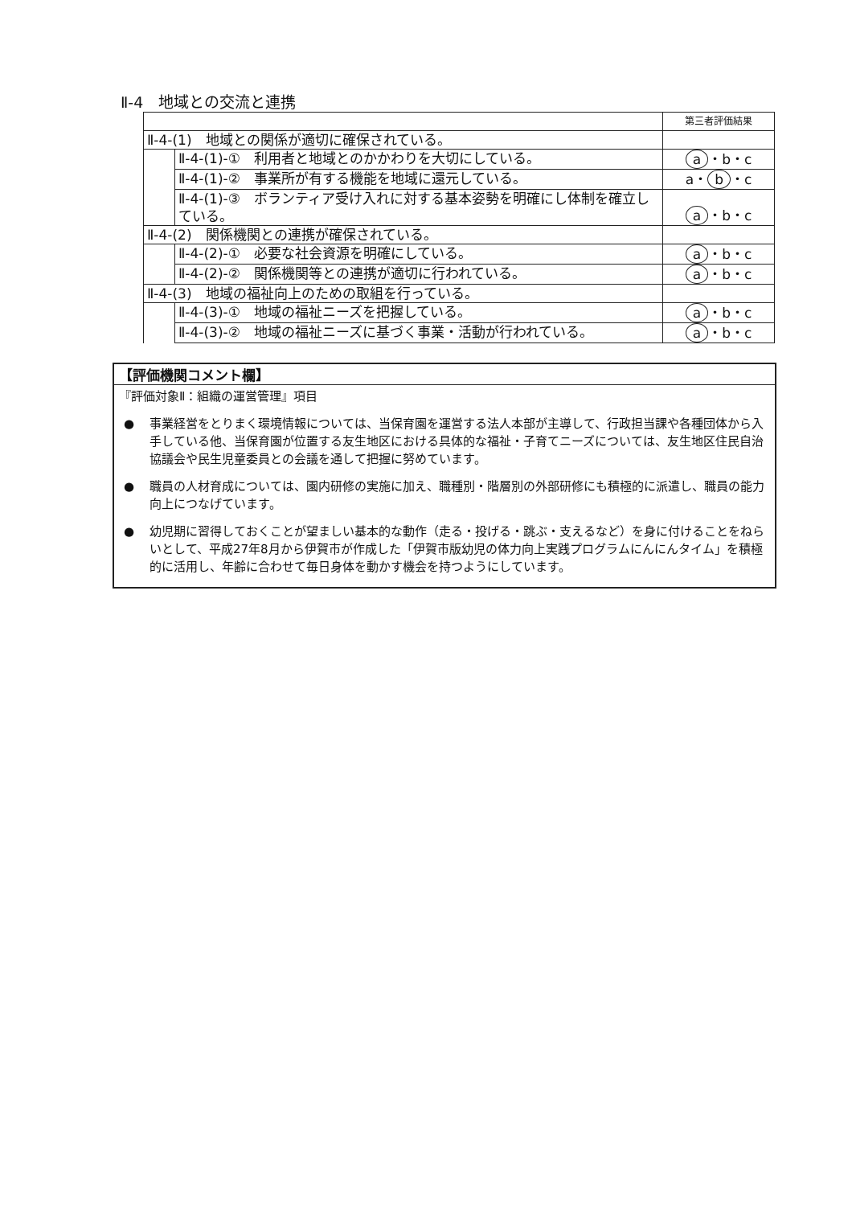Ⅱ-4　地域との交流と連携
| | | 第三者評価結果 |
| Ⅱ-4-(1) 地域との関係が適切に確保されている。 | | |
| | Ⅱ-4-(1)-① 利用者と地域とのかかわりを大切にしている。 | a ・b・c |
| | Ⅱ-4-(1)-② 事業所が有する機能を地域に還元している。 | a・ b ・c |
| | Ⅱ-4-(1)-③ ボランティア受け入れに対する基本姿勢を明確にし体制を確立している。 | a ・b・c |
| Ⅱ-4-(2) 関係機関との連携が確保されている。 | | |
| | Ⅱ-4-(2)-① 必要な社会資源を明確にしている。 | a ・b・c |
| | Ⅱ-4-(2)-② 関係機関等との連携が適切に行われている。 | a ・b・c |
| Ⅱ-4-(3) 地域の福祉向上のための取組を行っている。 | | |
| | Ⅱ-4-(3)-① 地域の福祉ニーズを把握している。 | a ・b・c |
| | Ⅱ-4-(3)-② 地域の福祉ニーズに基づく事業・活動が行われている。 | a ・b・c |
【評価機関コメント欄】
『評価対象Ⅱ：組織の運営管理』項目
● 事業経営をとりまく環境情報については、当保育園を運営する法人本部が主導して、行政担当課や各種団体から入手している他、当保育園が位置する友生地区における具体的な福祉・子育てニーズについては、友生地区住民自治協議会や民生児童委員との会議を通して把握に努めています。
● 職員の人材育成については、園内研修の実施に加え、職種別・階層別の外部研修にも積極的に派遣し、職員の能力向上につなげています。
● 幼児期に習得しておくことが望ましい基本的な動作（走る・投げる・跳ぶ・支えるなど）を身に付けることをねらいとして、平成27年8月から伊賀市が作成した「伊賀市版幼児の体力向上実践プログラムにんにんタイム」を積極的に活用し、年齢に合わせて毎日身体を動かす機会を持つようにしています。